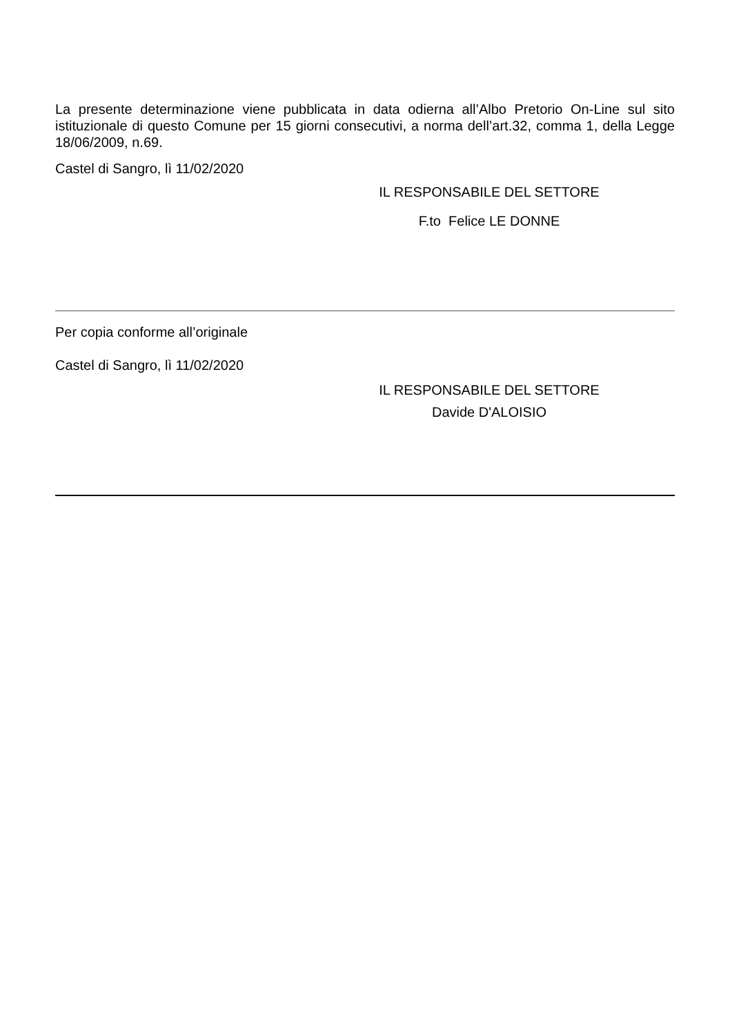La presente determinazione viene pubblicata in data odierna all’Albo Pretorio On-Line sul sito istituzionale di questo Comune per 15 giorni consecutivi, a norma dell’art.32, comma 1, della Legge 18/06/2009, n.69.
Castel di Sangro, lì 11/02/2020
IL RESPONSABILE DEL SETTORE
F.to Felice LE DONNE
Per copia conforme all’originale
Castel di Sangro, lì 11/02/2020
IL RESPONSABILE DEL SETTORE
Davide D'ALOISIO